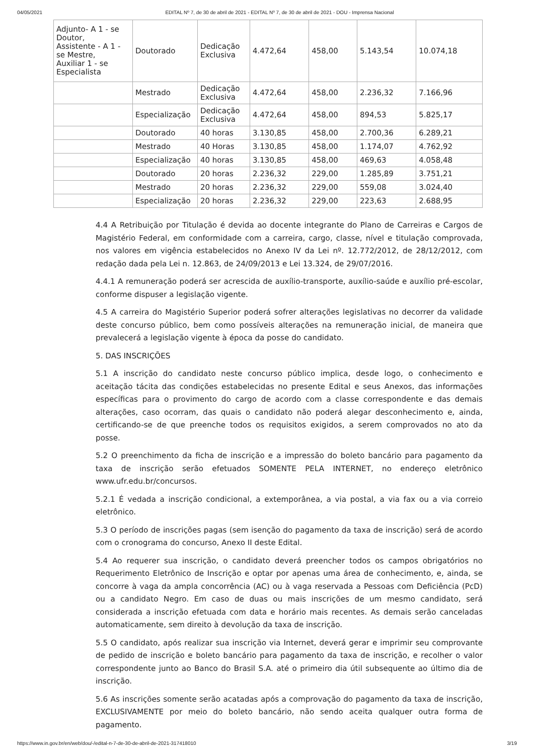04/05/2021 EDITAL Nº 7, de 30 de abril de 2021 - EDITAL Nº 7, de 30 de abril de 2021 - DOU - Imprensa Nacional
| Adjunto- A 1 - se Doutor, Assistente - A 1 - se Mestre, Auxiliar 1 - se Especialista | Doutorado | Dedicação Exclusiva | 4.472,64 | 458,00 | 5.143,54 | 10.074,18 |
| | Mestrado | Dedicação Exclusiva | 4.472,64 | 458,00 | 2.236,32 | 7.166,96 |
| | Especialização | Dedicação Exclusiva | 4.472,64 | 458,00 | 894,53 | 5.825,17 |
| | Doutorado | 40 horas | 3.130,85 | 458,00 | 2.700,36 | 6.289,21 |
| | Mestrado | 40 Horas | 3.130,85 | 458,00 | 1.174,07 | 4.762,92 |
| | Especialização | 40 horas | 3.130,85 | 458,00 | 469,63 | 4.058,48 |
| | Doutorado | 20 horas | 2.236,32 | 229,00 | 1.285,89 | 3.751,21 |
| | Mestrado | 20 horas | 2.236,32 | 229,00 | 559,08 | 3.024,40 |
| | Especialização | 20 horas | 2.236,32 | 229,00 | 223,63 | 2.688,95 |
4.4 A Retribuição por Titulação é devida ao docente integrante do Plano de Carreiras e Cargos de Magistério Federal, em conformidade com a carreira, cargo, classe, nível e titulação comprovada, nos valores em vigência estabelecidos no Anexo IV da Lei nº. 12.772/2012, de 28/12/2012, com redação dada pela Lei n. 12.863, de 24/09/2013 e Lei 13.324, de 29/07/2016.
4.4.1 A remuneração poderá ser acrescida de auxílio-transporte, auxílio-saúde e auxílio pré-escolar, conforme dispuser a legislação vigente.
4.5 A carreira do Magistério Superior poderá sofrer alterações legislativas no decorrer da validade deste concurso público, bem como possíveis alterações na remuneração inicial, de maneira que prevalecerá a legislação vigente à época da posse do candidato.
5. DAS INSCRIÇÕES
5.1 A inscrição do candidato neste concurso público implica, desde logo, o conhecimento e aceitação tácita das condições estabelecidas no presente Edital e seus Anexos, das informações específicas para o provimento do cargo de acordo com a classe correspondente e das demais alterações, caso ocorram, das quais o candidato não poderá alegar desconhecimento e, ainda, certificando-se de que preenche todos os requisitos exigidos, a serem comprovados no ato da posse.
5.2 O preenchimento da ficha de inscrição e a impressão do boleto bancário para pagamento da taxa de inscrição serão efetuados SOMENTE PELA INTERNET, no endereço eletrônico www.ufr.edu.br/concursos.
5.2.1 É vedada a inscrição condicional, a extemporânea, a via postal, a via fax ou a via correio eletrônico.
5.3 O período de inscrições pagas (sem isenção do pagamento da taxa de inscrição) será de acordo com o cronograma do concurso, Anexo II deste Edital.
5.4 Ao requerer sua inscrição, o candidato deverá preencher todos os campos obrigatórios no Requerimento Eletrônico de Inscrição e optar por apenas uma área de conhecimento, e, ainda, se concorre à vaga da ampla concorrência (AC) ou à vaga reservada a Pessoas com Deficiência (PcD) ou a candidato Negro. Em caso de duas ou mais inscrições de um mesmo candidato, será considerada a inscrição efetuada com data e horário mais recentes. As demais serão canceladas automaticamente, sem direito à devolução da taxa de inscrição.
5.5 O candidato, após realizar sua inscrição via Internet, deverá gerar e imprimir seu comprovante de pedido de inscrição e boleto bancário para pagamento da taxa de inscrição, e recolher o valor correspondente junto ao Banco do Brasil S.A. até o primeiro dia útil subsequente ao último dia de inscrição.
5.6 As inscrições somente serão acatadas após a comprovação do pagamento da taxa de inscrição, EXCLUSIVAMENTE por meio do boleto bancário, não sendo aceita qualquer outra forma de pagamento.
https://www.in.gov.br/en/web/dou/-/edital-n-7-de-30-de-abril-de-2021-317418010 3/19